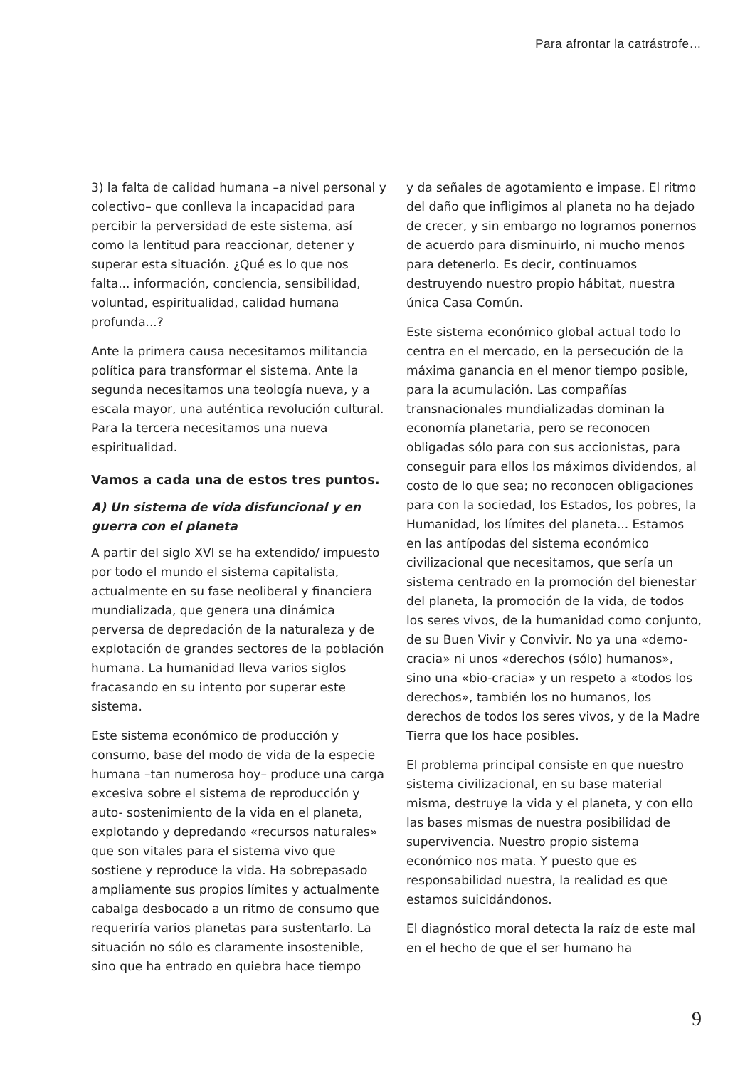Para afrontar la catrástrofe…
3) la falta de calidad humana –a nivel personal y colectivo– que conlleva la incapacidad para percibir la perversidad de este sistema, así como la lentitud para reaccionar, detener y superar esta situación. ¿Qué es lo que nos falta... información, conciencia, sensibilidad, voluntad, espiritualidad, calidad humana profunda...?
Ante la primera causa necesitamos militancia política para transformar el sistema. Ante la segunda necesitamos una teología nueva, y a escala mayor, una auténtica revolución cultural. Para la tercera necesitamos una nueva espiritualidad.
Vamos a cada una de estos tres puntos.
A) Un sistema de vida disfuncional y en guerra con el planeta
A partir del siglo XVI se ha extendido/ impuesto por todo el mundo el sistema capitalista, actualmente en su fase neoliberal y financiera mundializada, que genera una dinámica perversa de depredación de la naturaleza y de explotación de grandes sectores de la población humana. La humanidad lleva varios siglos fracasando en su intento por superar este sistema.
Este sistema económico de producción y consumo, base del modo de vida de la especie humana –tan numerosa hoy– produce una carga excesiva sobre el sistema de reproducción y auto- sostenimiento de la vida en el planeta, explotando y depredando «recursos naturales» que son vitales para el sistema vivo que sostiene y reproduce la vida. Ha sobrepasado ampliamente sus propios límites y actualmente cabalga desbocado a un ritmo de consumo que requeriría varios planetas para sustentarlo. La situación no sólo es claramente insostenible, sino que ha entrado en quiebra hace tiempo
y da señales de agotamiento e impase. El ritmo del daño que infligimos al planeta no ha dejado de crecer, y sin embargo no logramos ponernos de acuerdo para disminuirlo, ni mucho menos para detenerlo. Es decir, continuamos destruyendo nuestro propio hábitat, nuestra única Casa Común.
Este sistema económico global actual todo lo centra en el mercado, en la persecución de la máxima ganancia en el menor tiempo posible, para la acumulación. Las compañías transnacionales mundializadas dominan la economía planetaria, pero se reconocen obligadas sólo para con sus accionistas, para conseguir para ellos los máximos dividendos, al costo de lo que sea; no reconocen obligaciones para con la sociedad, los Estados, los pobres, la Humanidad, los límites del planeta... Estamos en las antípodas del sistema económico civilizacional que necesitamos, que sería un sistema centrado en la promoción del bienestar del planeta, la promoción de la vida, de todos los seres vivos, de la humanidad como conjunto, de su Buen Vivir y Convivir. No ya una «demo-cracia» ni unos «derechos (sólo) humanos», sino una «bio-cracia» y un respeto a «todos los derechos», también los no humanos, los derechos de todos los seres vivos, y de la Madre Tierra que los hace posibles.
El problema principal consiste en que nuestro sistema civilizacional, en su base material misma, destruye la vida y el planeta, y con ello las bases mismas de nuestra posibilidad de supervivencia. Nuestro propio sistema económico nos mata. Y puesto que es responsabilidad nuestra, la realidad es que estamos suicidándonos.
El diagnóstico moral detecta la raíz de este mal en el hecho de que el ser humano ha
9